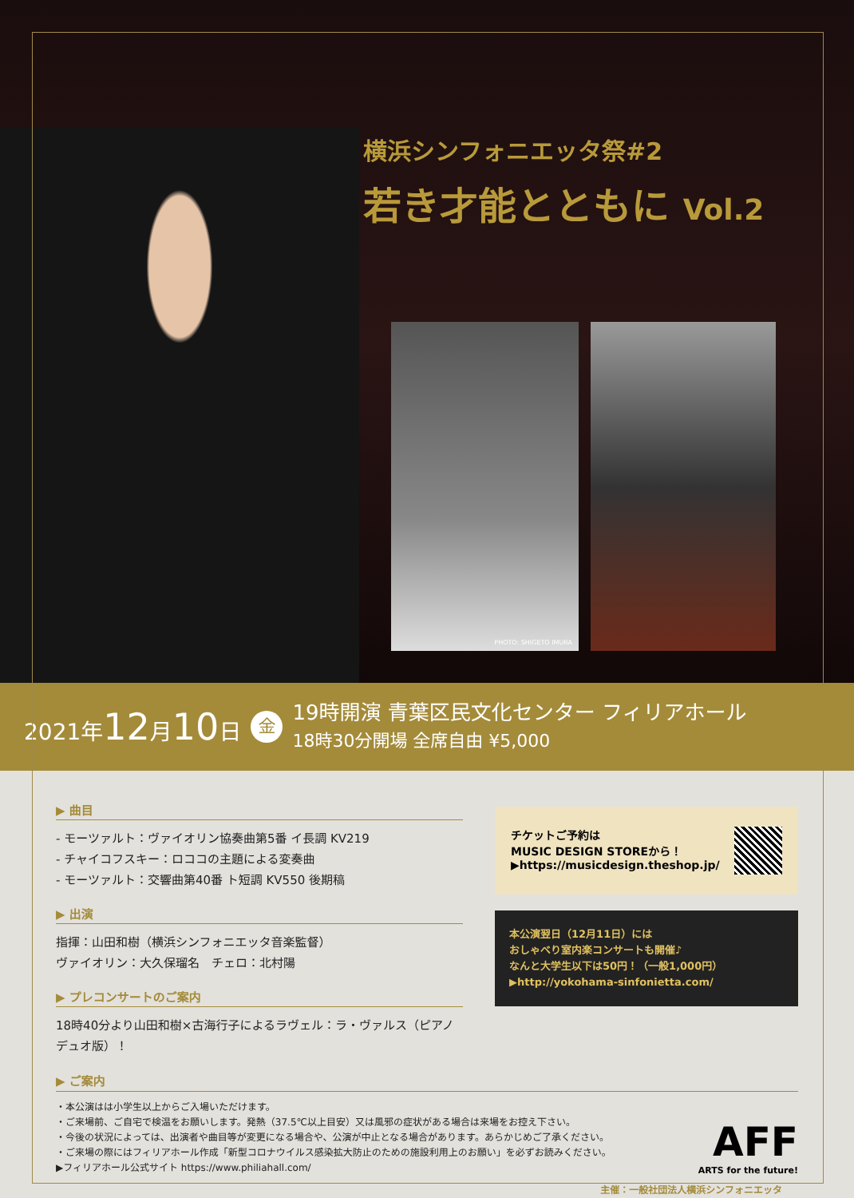横浜シンフォニエッタ祭#2
若き才能とともに Vol.2
PHOTO: SHIGETO IMURA
2021年12月10日
金
19時開演 青葉区民文化センター フィリアホール
18時30分開場 全席自由 ¥5,000
▶ 曲目
- モーツァルト：ヴァイオリン協奏曲第5番 イ長調 KV219
- チャイコフスキー：ロココの主題による変奏曲
- モーツァルト：交響曲第40番 ト短調 KV550 後期稿
▶ 出演
指揮：山田和樹（横浜シンフォニエッタ音楽監督）
ヴァイオリン：大久保瑠名　チェロ：北村陽
▶ プレコンサートのご案内
18時40分より山田和樹×古海行子によるラヴェル：ラ・ヴァルス（ピアノデュオ版）！
チケットご予約は
MUSIC DESIGN STOREから！
▶https://musicdesign.theshop.jp/
本公演翌日（12月11日）には
おしゃべり室内楽コンサートも開催♪
なんと大学生以下は50円！（一般1,000円）
▶http://yokohama-sinfonietta.com/
▶ ご案内
・本公演はは小学生以上からご入場いただけます。
・ご来場前、ご自宅で検温をお願いします。発熱（37.5℃以上目安）又は風邪の症状がある場合は来場をお控え下さい。
・今後の状況によっては、出演者や曲目等が変更になる場合や、公演が中止となる場合があります。あらかじめご了承ください。
・ご来場の際にはフィリアホール作成「新型コロナウイルス感染拡大防止のための施設利用上のお願い」を必ずお読みください。
▶フィリアホール公式サイト https://www.philiahall.com/
AFF
ARTS for the future!
主催：一般社団法人横浜シンフォニエッタ